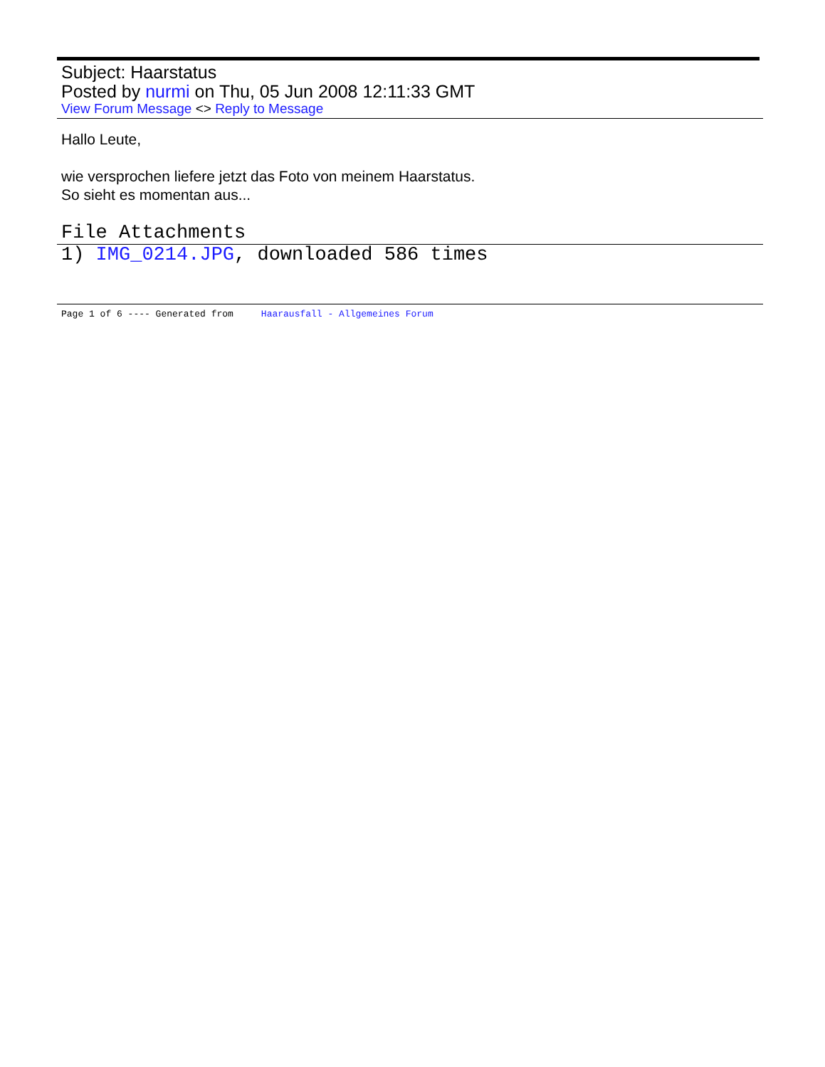Subject: Haarstatus
Posted by nurmi on Thu, 05 Jun 2008 12:11:33 GMT
View Forum Message <> Reply to Message
Hallo Leute,
wie versprochen liefere jetzt das Foto von meinem Haarstatus.
So sieht es momentan aus...
File Attachments
1) IMG_0214.JPG, downloaded 586 times
Page 1 of 6 ---- Generated from Haarausfall - Allgemeines Forum